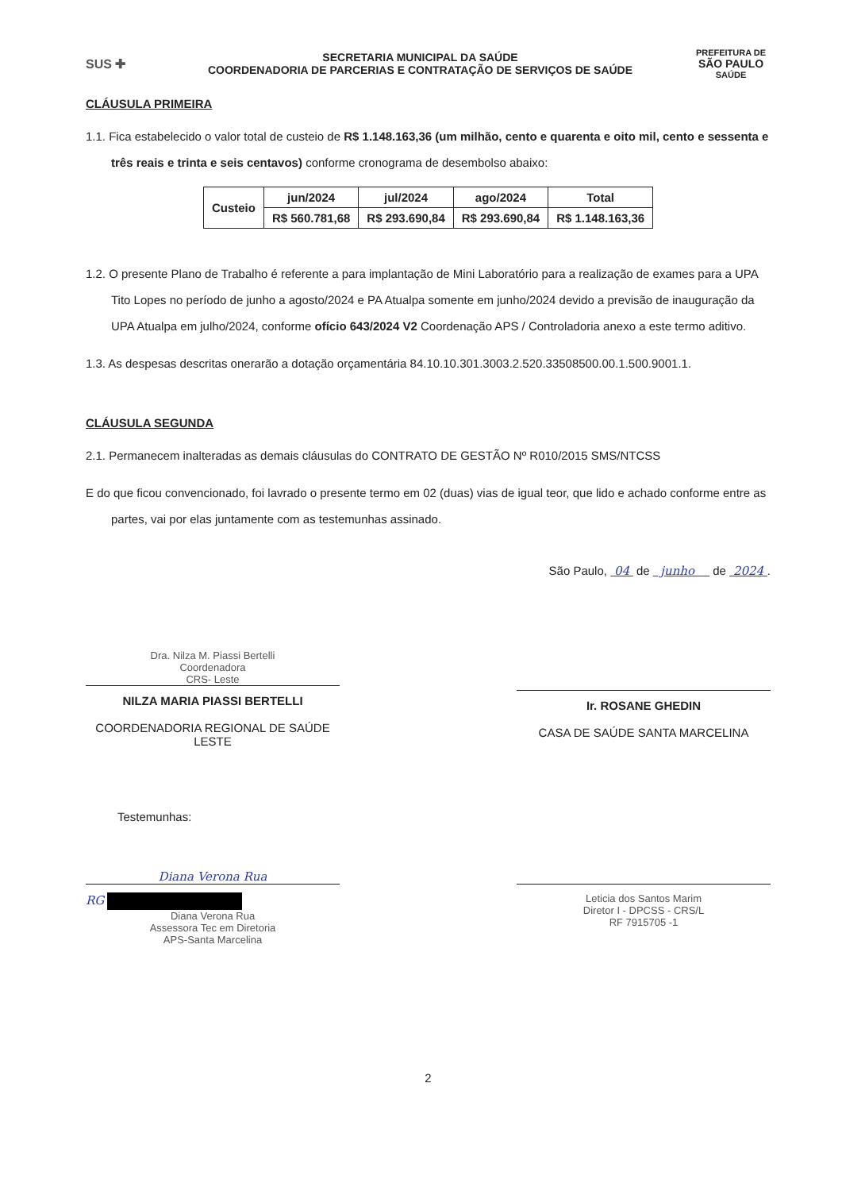SUS ✚
SECRETARIA MUNICIPAL DA SAÚDE
COORDENADORIA DE PARCERIAS E CONTRATAÇÃO DE SERVIÇOS DE SAÚDE
PREFEITURA DE
SÃO PAULO
SAÚDE
CLÁUSULA PRIMEIRA
1.1. Fica estabelecido o valor total de custeio de R$ 1.148.163,36 (um milhão, cento e quarenta e oito mil, cento e sessenta e três reais e trinta e seis centavos) conforme cronograma de desembolso abaixo:
| Custeio | jun/2024 | jul/2024 | ago/2024 | Total |
| | R$ 560.781,68 | R$ 293.690,84 | R$ 293.690,84 | R$ 1.148.163,36 |
1.2. O presente Plano de Trabalho é referente a para implantação de Mini Laboratório para a realização de exames para a UPA Tito Lopes no período de junho a agosto/2024 e PA Atualpa somente em junho/2024 devido a previsão de inauguração da UPA Atualpa em julho/2024, conforme ofício 643/2024 V2 Coordenação APS / Controladoria anexo a este termo aditivo.
1.3. As despesas descritas onerarão a dotação orçamentária 84.10.10.301.3003.2.520.33508500.00.1.500.9001.1.
CLÁUSULA SEGUNDA
2.1. Permanecem inalteradas as demais cláusulas do CONTRATO DE GESTÃO Nº R010/2015 SMS/NTCSS
E do que ficou convencionado, foi lavrado o presente termo em 02 (duas) vias de igual teor, que lido e achado conforme entre as partes, vai por elas juntamente com as testemunhas assinado.
São Paulo, 04 de junho de 2024 .
Dra. Nilza M. Piassi Bertelli
Coordenadora
CRS- Leste
NILZA MARIA PIASSI BERTELLI
COORDENADORIA REGIONAL DE SAÚDE LESTE
Ir. ROSANE GHEDIN
CASA DE SAÚDE SANTA MARCELINA
Testemunhas:
Diana Verona Rua
RG
Diana Verona Rua
Assessora Tec em Diretoria
APS-Santa Marcelina
Leticia dos Santos Marim
Diretor I - DPCSS - CRS/L
RF 7915705 -1
2